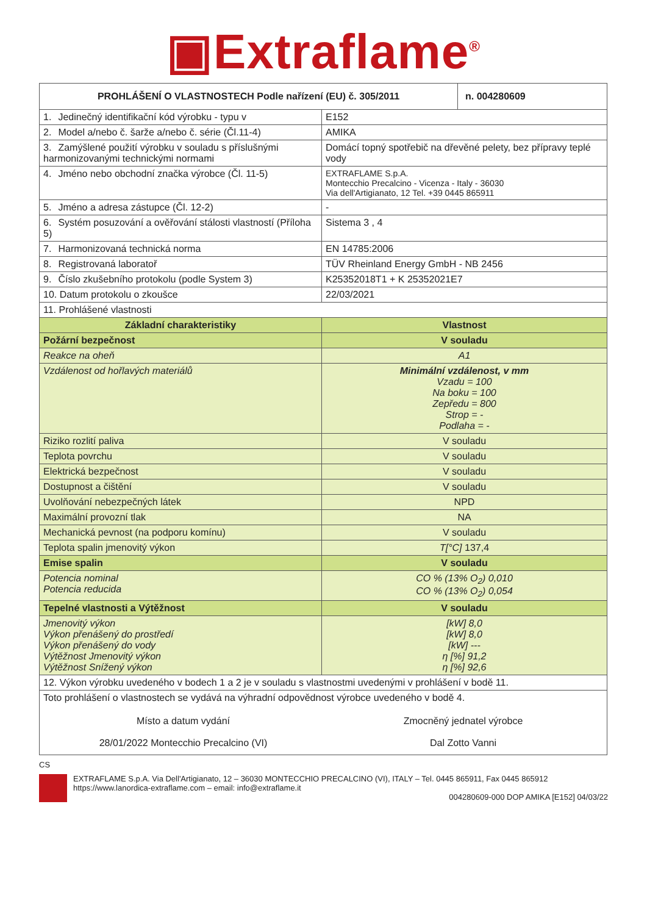▣Extraflame<sup>®</sup>
| PROHLÁŠENÍ O VLASTNOSTECH Podle nařízení (EU) č. 305/2011 | | n. 004280609 |
| --- | --- | --- |
| 1. Jedinečný identifikační kód výrobku - typu v | E152 | |
| 2. Model a/nebo č. šarže a/nebo č. série (Čl.11-4) | AMIKA | |
| 3. Zamýšlené použití výrobku v souladu s příslušnými harmonizovanými technickými normami | Domácí topný spotřebič na dřevěné pelety, bez přípravy teplé vody | |
| 4. Jméno nebo obchodní značka výrobce (Čl. 11-5) | EXTRAFLAME S.p.A. Montecchio Precalcino - Vicenza - Italy - 36030 Via dell'Artigianato, 12 Tel. +39 0445 865911 | |
| 5. Jméno a adresa zástupce (Čl. 12-2) | - | |
| 6. Systém posuzování a ověřování stálosti vlastností (Příloha 5) | Sistema 3 , 4 | |
| 7. Harmonizovaná technická norma | EN 14785:2006 | |
| 8. Registrovaná laboratoř | TÜV Rheinland Energy GmbH - NB 2456 | |
| 9. Číslo zkušebního protokolu (podle System 3) | K25352018T1 + K 25352021E7 | |
| 10. Datum protokolu o zkoušce | 22/03/2021 | |
| 11. Prohlášené vlastnosti | | |
| Základní charakteristiky | Vlastnost | |
| Požární bezpečnost | V souladu | |
| Reakce na oheň | A1 | |
| Vzdálenost od hořlavých materiálů | Minimální vzdálenost, v mm Vzadu = 100 Na boku = 100 Zepředu = 800 Strop = - Podlaha = - | |
| Riziko rozlití paliva | V souladu | |
| Teplota povrchu | V souladu | |
| Elektrická bezpečnost | V souladu | |
| Dostupnost a čištění | V souladu | |
| Uvolňování nebezpečných látek | NPD | |
| Maximální provozní tlak | NA | |
| Mechanická pevnost (na podporu komínu) | V souladu | |
| Teplota spalin jmenovitý výkon | T[°C] 137,4 | |
| Emise spalin | V souladu | |
| Potencia nominal Potencia reducida | CO % (13% O<sub>2</sub>) 0,010 CO % (13% O<sub>2</sub>) 0,054 | |
| Tepelné vlastnosti a Výtěžnost | V souladu | |
| Jmenovitý výkon Výkon přenášený do prostředí Výkon přenášený do vody Výtěžnost Jmenovitý výkon Výtěžnost Snížený výkon | [kW] 8,0 [kW] 8,0 [kW] --- η [%] 91,2 η [%] 92,6 | |
| 12. Výkon výrobku uvedeného v bodech 1 a 2 je v souladu s vlastnostmi uvedenými v prohlášení v bodě 11. | | |
| Toto prohlášení o vlastnostech se vydává na výhradní odpovědnost výrobce uvedeného v bodě 4. Místo a datum vydání 28/01/2022 Montecchio Precalcino (VI) Zmocněný jednatel výrobce Dal Zotto Vanni | | |
CS
EXTRAFLAME S.p.A. Via Dell'Artigianato, 12 – 36030 MONTECCHIO PRECALCINO (VI), ITALY – Tel. 0445 865911, Fax 0445 865912
https://www.lanordica-extraflame.com – email: info@extraflame.it
004280609-000 DOP AMIKA [E152] 04/03/22